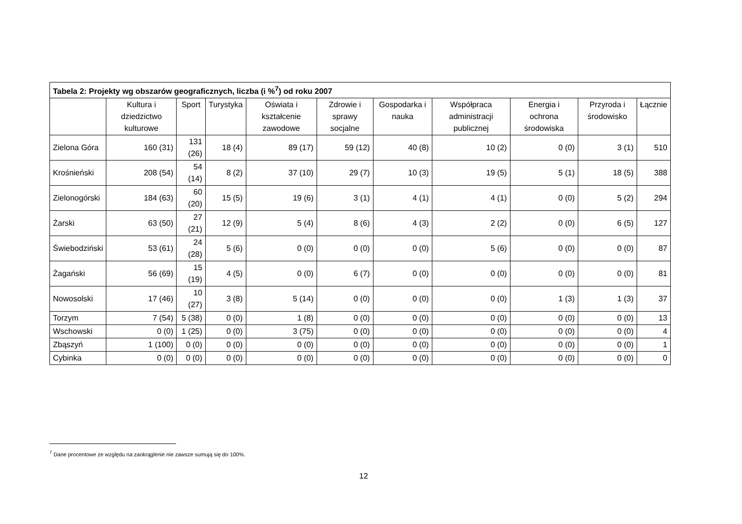| Tabela 2: Projekty wg obszarów geograficznych, liczba (i %<sup>7</sup>) od roku 2007 | | | | | | | | | | |
| --- | --- | --- | --- | --- | --- | --- | --- | --- | --- | --- |
| | Kultura i dziedzictwo kulturowe | Sport | Turystyka | Oświata i kształcenie zawodowe | Zdrowie i sprawy socjalne | Gospodarka i nauka | Współpraca administracji publicznej | Energia i ochrona środowiska | Przyroda i środowisko | Łącznie |
| Zielona Góra | 160 (31) | 131 (26) | 18 (4) | 89 (17) | 59 (12) | 40 (8) | 10 (2) | 0 (0) | 3 (1) | 510 |
| Krośnieński | 208 (54) | 54 (14) | 8 (2) | 37 (10) | 29 (7) | 10 (3) | 19 (5) | 5 (1) | 18 (5) | 388 |
| Zielonogórski | 184 (63) | 60 (20) | 15 (5) | 19 (6) | 3 (1) | 4 (1) | 4 (1) | 0 (0) | 5 (2) | 294 |
| Żarski | 63 (50) | 27 (21) | 12 (9) | 5 (4) | 8 (6) | 4 (3) | 2 (2) | 0 (0) | 6 (5) | 127 |
| Świebodziński | 53 (61) | 24 (28) | 5 (6) | 0 (0) | 0 (0) | 0 (0) | 5 (6) | 0 (0) | 0 (0) | 87 |
| Żagański | 56 (69) | 15 (19) | 4 (5) | 0 (0) | 6 (7) | 0 (0) | 0 (0) | 0 (0) | 0 (0) | 81 |
| Nowosolski | 17 (46) | 10 (27) | 3 (8) | 5 (14) | 0 (0) | 0 (0) | 0 (0) | 1 (3) | 1 (3) | 37 |
| Torzym | 7 (54) | 5 (38) | 0 (0) | 1 (8) | 0 (0) | 0 (0) | 0 (0) | 0 (0) | 0 (0) | 13 |
| Wschowski | 0 (0) | 1 (25) | 0 (0) | 3 (75) | 0 (0) | 0 (0) | 0 (0) | 0 (0) | 0 (0) | 4 |
| Zbąszyń | 1 (100) | 0 (0) | 0 (0) | 0 (0) | 0 (0) | 0 (0) | 0 (0) | 0 (0) | 0 (0) | 1 |
| Cybinka | 0 (0) | 0 (0) | 0 (0) | 0 (0) | 0 (0) | 0 (0) | 0 (0) | 0 (0) | 0 (0) | 0 |
<sup>7</sup> Dane procentowe ze względu na zaokrąglenie nie zawsze sumują się do 100%.
12